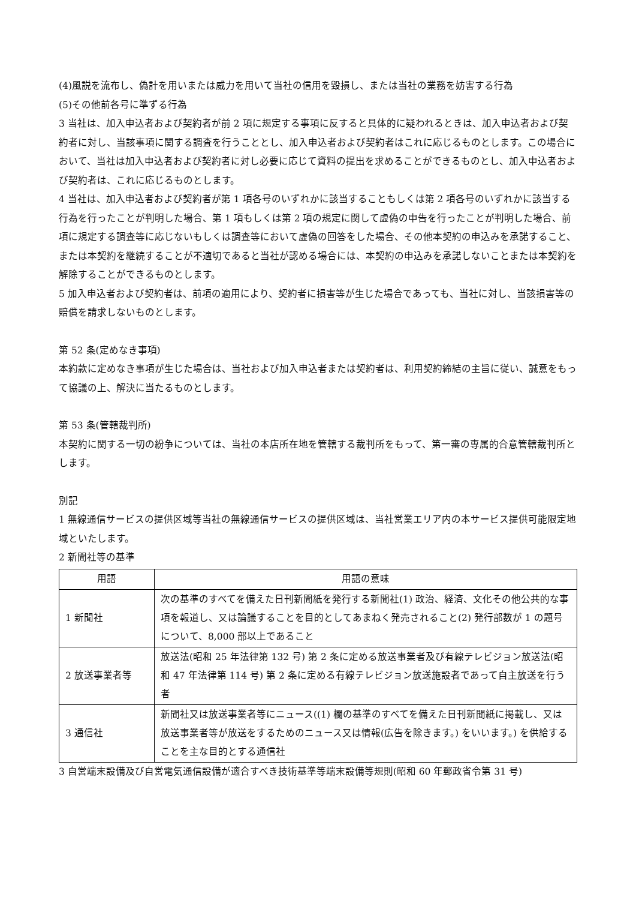(4)風説を流布し、偽計を用いまたは威力を用いて当社の信用を毀損し、または当社の業務を妨害する行為
(5)その他前各号に準ずる行為
3 当社は、加入申込者および契約者が前 2 項に規定する事項に反すると具体的に疑われるときは、加入申込者および契約者に対し、当該事項に関する調査を行うこととし、加入申込者および契約者はこれに応じるものとします。この場合において、当社は加入申込者および契約者に対し必要に応じて資料の提出を求めることができるものとし、加入申込者および契約者は、これに応じるものとします。
4 当社は、加入申込者および契約者が第 1 項各号のいずれかに該当することもしくは第 2 項各号のいずれかに該当する行為を行ったことが判明した場合、第 1 項もしくは第 2 項の規定に関して虚偽の申告を行ったことが判明した場合、前項に規定する調査等に応じないもしくは調査等において虚偽の回答をした場合、その他本契約の申込みを承諾すること、または本契約を継続することが不適切であると当社が認める場合には、本契約の申込みを承諾しないことまたは本契約を解除することができるものとします。
5 加入申込者および契約者は、前項の適用により、契約者に損害等が生じた場合であっても、当社に対し、当該損害等の賠償を請求しないものとします。
第 52 条(定めなき事項)
本約款に定めなき事項が生じた場合は、当社および加入申込者または契約者は、利用契約締結の主旨に従い、誠意をもって協議の上、解決に当たるものとします。
第 53 条(管轄裁判所)
本契約に関する一切の紛争については、当社の本店所在地を管轄する裁判所をもって、第一審の専属的合意管轄裁判所とします。
別記
1 無線通信サービスの提供区域等当社の無線通信サービスの提供区域は、当社営業エリア内の本サービス提供可能限定地域といたします。
2 新聞社等の基準
| 用語 | 用語の意味 |
| --- | --- |
| 1 新聞社 | 次の基準のすべてを備えた日刊新聞紙を発行する新聞社(1) 政治、経済、文化その他公共的な事項を報道し、又は論議することを目的としてあまねく発売されること(2) 発行部数が 1 の題号について、8,000 部以上であること |
| 2 放送事業者等 | 放送法(昭和 25 年法律第 132 号) 第 2 条に定める放送事業者及び有線テレビジョン放送法(昭和 47 年法律第 114 号) 第 2 条に定める有線テレビジョン放送施設者であって自主放送を行う者 |
| 3 通信社 | 新聞社又は放送事業者等にニュース((1) 欄の基準のすべてを備えた日刊新聞紙に掲載し、又は放送事業者等が放送をするためのニュース又は情報(広告を除きます。) をいいます。) を供給することを主な目的とする通信社 |
3 自営端末設備及び自営電気通信設備が適合すべき技術基準等端末設備等規則(昭和 60 年郵政省令第 31 号)